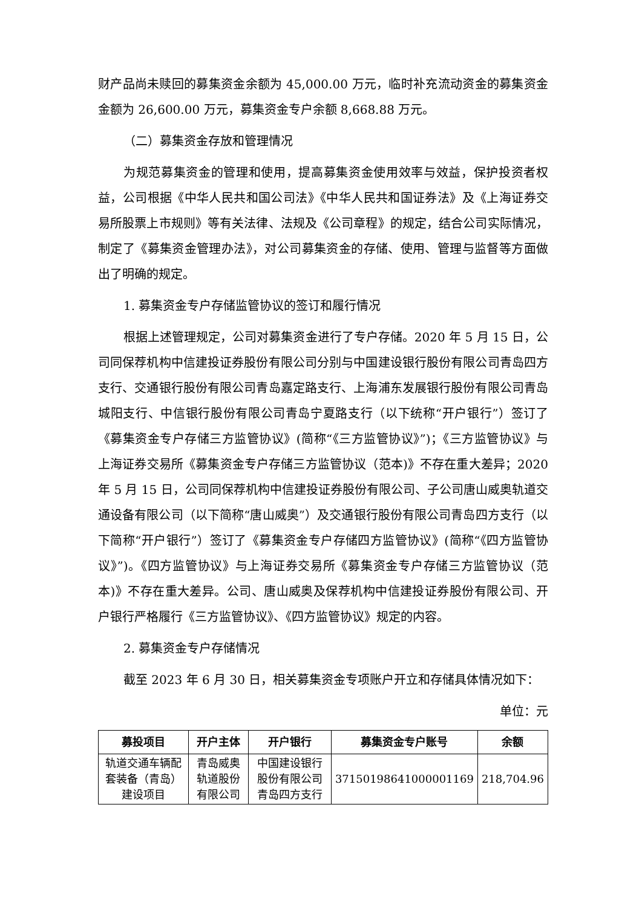财产品尚未赎回的募集资金余额为 45,000.00 万元，临时补充流动资金的募集资金金额为 26,600.00 万元，募集资金专户余额 8,668.88 万元。
（二）募集资金存放和管理情况
为规范募集资金的管理和使用，提高募集资金使用效率与效益，保护投资者权益，公司根据《中华人民共和国公司法》《中华人民共和国证券法》及《上海证券交易所股票上市规则》等有关法律、法规及《公司章程》的规定，结合公司实际情况，制定了《募集资金管理办法》，对公司募集资金的存储、使用、管理与监督等方面做出了明确的规定。
1. 募集资金专户存储监管协议的签订和履行情况
根据上述管理规定，公司对募集资金进行了专户存储。2020 年 5 月 15 日，公司同保荐机构中信建投证券股份有限公司分别与中国建设银行股份有限公司青岛四方支行、交通银行股份有限公司青岛嘉定路支行、上海浦东发展银行股份有限公司青岛城阳支行、中信银行股份有限公司青岛宁夏路支行（以下统称“开户银行”）签订了《募集资金专户存储三方监管协议》(简称“《三方监管协议》”)；《三方监管协议》与上海证券交易所《募集资金专户存储三方监管协议（范本)》不存在重大差异；2020 年 5 月 15 日，公司同保荐机构中信建投证券股份有限公司、子公司唐山威奥轨道交通设备有限公司（以下简称“唐山威奥”）及交通银行股份有限公司青岛四方支行（以下简称“开户银行”）签订了《募集资金专户存储四方监管协议》(简称“《四方监管协议》”)。《四方监管协议》与上海证券交易所《募集资金专户存储三方监管协议（范本)》不存在重大差异。公司、唐山威奥及保荐机构中信建投证券股份有限公司、开户银行严格履行《三方监管协议》、《四方监管协议》规定的内容。
2. 募集资金专户存储情况
截至 2023 年 6 月 30 日，相关募集资金专项账户开立和存储具体情况如下：
单位：元
| 募投项目 | 开户主体 | 开户银行 | 募集资金专户账号 | 余额 |
| --- | --- | --- | --- | --- |
| 轨道交通车辆配套装备（青岛）建设项目 | 青岛威奥轨道股份有限公司 | 中国建设银行股份有限公司青岛四方支行 | 37150198641000001169 | 218,704.96 |